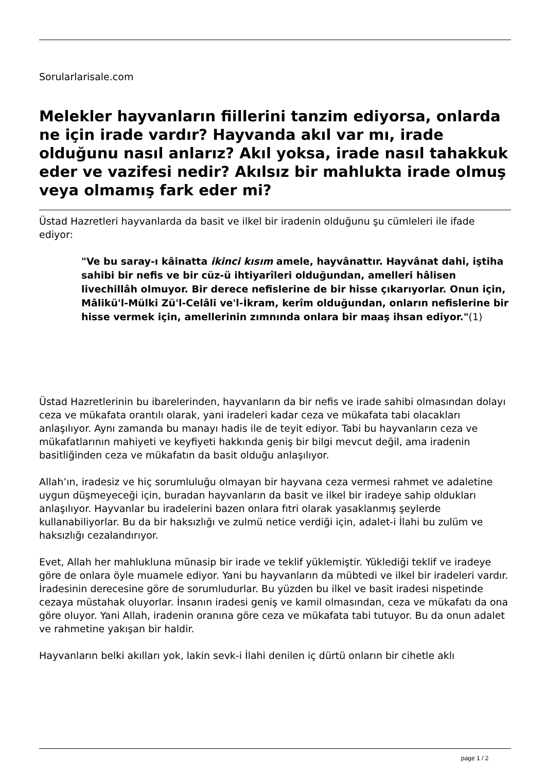Sorularlarisale.com
Melekler hayvanların fiillerini tanzim ediyorsa, onlarda ne için irade vardır? Hayvanda akıl var mı, irade olduğunu nasıl anlarız? Akıl yoksa, irade nasıl tahakkuk eder ve vazifesi nedir? Akılsız bir mahlukta irade olmuş veya olmamış fark eder mi?
Üstad Hazretleri hayvanlarda da basit ve ilkel bir iradenin olduğunu şu cümleleri ile ifade ediyor:
"Ve bu saray-ı kâinatta ikinci kısım amele, hayvânattır. Hayvânat dahi, iştiha sahibi bir nefis ve bir cüz-ü ihtiyarîleri olduğundan, amelleri hâlisen livechillâh olmuyor. Bir derece nefislerine de bir hisse çıkarıyorlar. Onun için, Mâlikü'l-Mülki Zü'l-Celâli ve'l-İkram, kerîm olduğundan, onların nefislerine bir hisse vermek için, amellerinin zımnında onlara bir maaş ihsan ediyor."(1)
Üstad Hazretlerinin bu ibarelerinden, hayvanların da bir nefis ve irade sahibi olmasından dolayı ceza ve mükafata orantılı olarak, yani iradeleri kadar ceza ve mükafata tabi olacakları anlaşılıyor. Aynı zamanda bu manayı hadis ile de teyit ediyor. Tabi bu hayvanların ceza ve mükafatlarının mahiyeti ve keyfiyeti hakkında geniş bir bilgi mevcut değil, ama iradenin basitliğinden ceza ve mükafatın da basit olduğu anlaşılıyor.
Allah’ın, iradesiz ve hiç sorumluluğu olmayan bir hayvana ceza vermesi rahmet ve adaletine uygun düşmeyeceği için, buradan hayvanların da basit ve ilkel bir iradeye sahip oldukları anlaşılıyor. Hayvanlar bu iradelerini bazen onlara fıtri olarak yasaklanmış şeylerde kullanabiliyorlar. Bu da bir haksızlığı ve zulmü netice verdiği için, adalet-i İlahi bu zulüm ve haksızlığı cezalandırıyor.
Evet, Allah her mahlukluna münasip bir irade ve teklif yüklemiştir. Yüklediği teklif ve iradeye göre de onlara öyle muamele ediyor. Yani bu hayvanların da mübtedi ve ilkel bir iradeleri vardır. İradesinin derecesine göre de sorumludurlar. Bu yüzden bu ilkel ve basit iradesi nispetinde cezaya müstahak oluyorlar. İnsanın iradesi geniş ve kamil olmasından, ceza ve mükafatı da ona göre oluyor. Yani Allah, iradenin oranına göre ceza ve mükafata tabi tutuyor. Bu da onun adalet ve rahmetine yakışan bir haldir.
Hayvanların belki akılları yok, lakin sevk-i İlahi denilen iç dürtü onların bir cihetle aklı
page 1 / 2